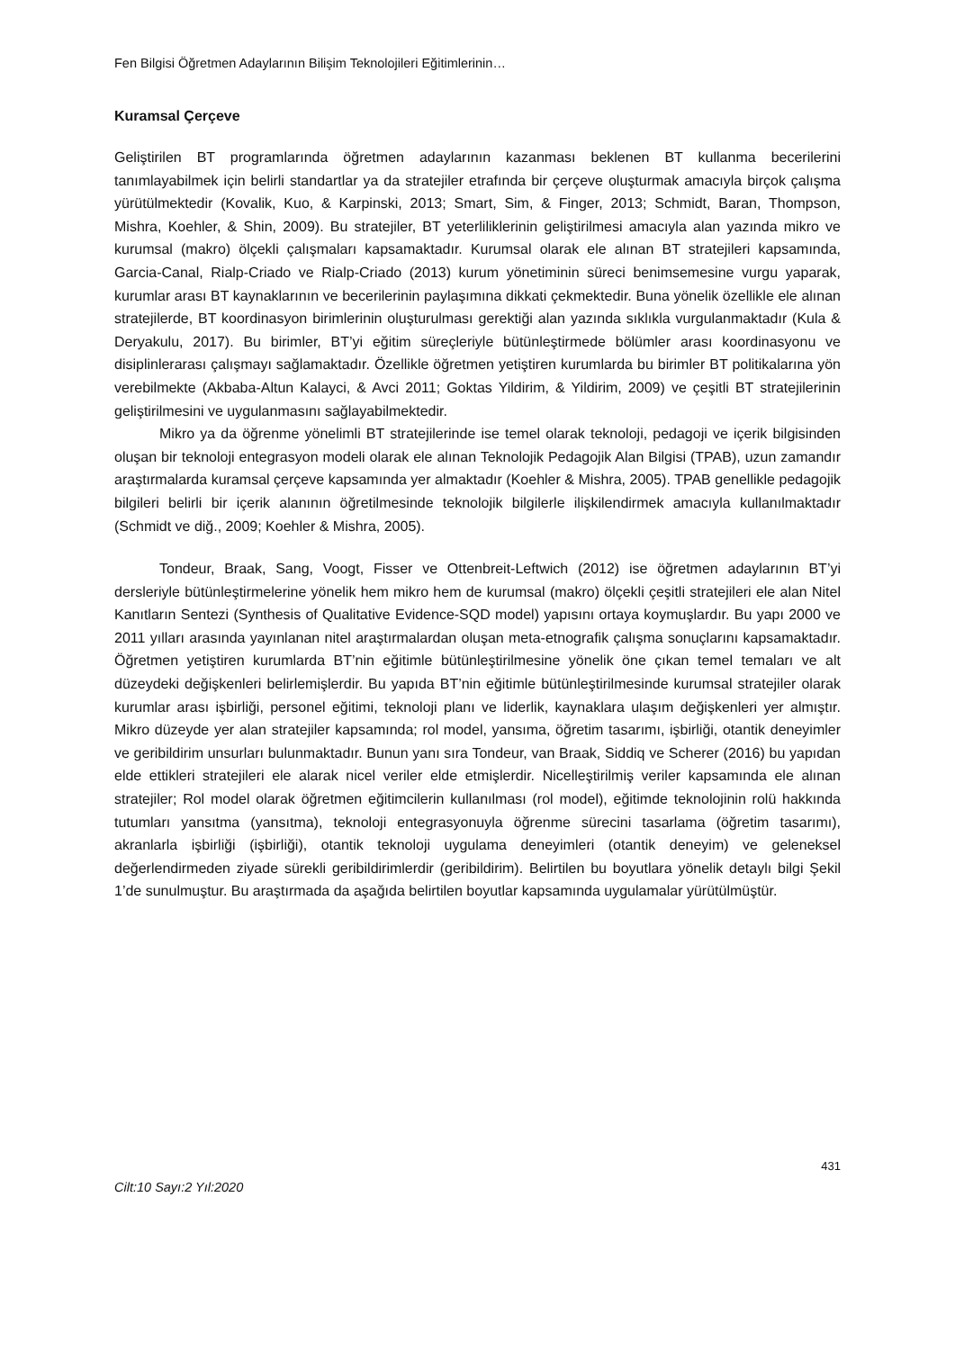Fen Bilgisi Öğretmen Adaylarının Bilişim Teknolojileri Eğitimlerinin…
Kuramsal Çerçeve
Geliştirilen BT programlarında öğretmen adaylarının kazanması beklenen BT kullanma becerilerini tanımlayabilmek için belirli standartlar ya da stratejiler etrafında bir çerçeve oluşturmak amacıyla birçok çalışma yürütülmektedir (Kovalik, Kuo, & Karpinski, 2013; Smart, Sim, & Finger, 2013; Schmidt, Baran, Thompson, Mishra, Koehler, & Shin, 2009). Bu stratejiler, BT yeterliliklerinin geliştirilmesi amacıyla alan yazında mikro ve kurumsal (makro) ölçekli çalışmaları kapsamaktadır. Kurumsal olarak ele alınan BT stratejileri kapsamında, Garcia-Canal, Rialp-Criado ve Rialp-Criado (2013) kurum yönetiminin süreci benimsemesine vurgu yaparak, kurumlar arası BT kaynaklarının ve becerilerinin paylaşımına dikkati çekmektedir. Buna yönelik özellikle ele alınan stratejilerde, BT koordinasyon birimlerinin oluşturulması gerektiği alan yazında sıklıkla vurgulanmaktadır (Kula & Deryakulu, 2017). Bu birimler, BT’yi eğitim süreçleriyle bütünleştirmede bölümler arası koordinasyonu ve disiplinlerarası çalışmayı sağlamaktadır. Özellikle öğretmen yetiştiren kurumlarda bu birimler BT politikalarına yön verebilmekte (Akbaba-Altun Kalayci, & Avci 2011; Goktas Yildirim, & Yildirim, 2009) ve çeşitli BT stratejilerinin geliştirilmesini ve uygulanmasını sağlayabilmektedir.
Mikro ya da öğrenme yönelimli BT stratejilerinde ise temel olarak teknoloji, pedagoji ve içerik bilgisinden oluşan bir teknoloji entegrasyon modeli olarak ele alınan Teknolojik Pedagojik Alan Bilgisi (TPAB), uzun zamandır araştırmalarda kuramsal çerçeve kapsamında yer almaktadır (Koehler & Mishra, 2005). TPAB genellikle pedagojik bilgileri belirli bir içerik alanının öğretilmesinde teknolojik bilgilerle ilişkilendirmek amacıyla kullanılmaktadır (Schmidt ve diğ., 2009; Koehler & Mishra, 2005).
Tondeur, Braak, Sang, Voogt, Fisser ve Ottenbreit-Leftwich (2012) ise öğretmen adaylarının BT’yi dersleriyle bütünleştirmelerine yönelik hem mikro hem de kurumsal (makro) ölçekli çeşitli stratejileri ele alan Nitel Kanıtların Sentezi (Synthesis of Qualitative Evidence-SQD model) yapısını ortaya koymuşlardır. Bu yapı 2000 ve 2011 yılları arasında yayınlanan nitel araştırmalardan oluşan meta-etnografik çalışma sonuçlarını kapsamaktadır. Öğretmen yetiştiren kurumlarda BT’nin eğitimle bütünleştirilmesine yönelik öne çıkan temel temaları ve alt düzeydeki değişkenleri belirlemişlerdir. Bu yapıda BT’nin eğitimle bütünleştirilmesinde kurumsal stratejiler olarak kurumlar arası işbirliği, personel eğitimi, teknoloji planı ve liderlik, kaynaklara ulaşım değişkenleri yer almıştır. Mikro düzeyde yer alan stratejiler kapsamında; rol model, yansıma, öğretim tasarımı, işbirliği, otantik deneyimler ve geribildirim unsurları bulunmaktadır. Bunun yanı sıra Tondeur, van Braak, Siddiq ve Scherer (2016) bu yapıdan elde ettikleri stratejileri ele alarak nicel veriler elde etmişlerdir. Nicelleştirilmiş veriler kapsamında ele alınan stratejiler; Rol model olarak öğretmen eğitimcilerin kullanılması (rol model), eğitimde teknolojinin rolü hakkında tutumları yansıtma (yansıtma), teknoloji entegrasyonuyla öğrenme sürecini tasarlama (öğretim tasarımı), akranlarla işbirliği (işbirliği), otantik teknoloji uygulama deneyimleri (otantik deneyim) ve geleneksel değerlendirmeden ziyade sürekli geribildirimlerdir (geribildirim). Belirtilen bu boyutlara yönelik detaylı bilgi Şekil 1’de sunulmuştur. Bu araştırmada da aşağıda belirtilen boyutlar kapsamında uygulamalar yürütülmüştür.
431
Cilt:10 Sayı:2 Yıl:2020